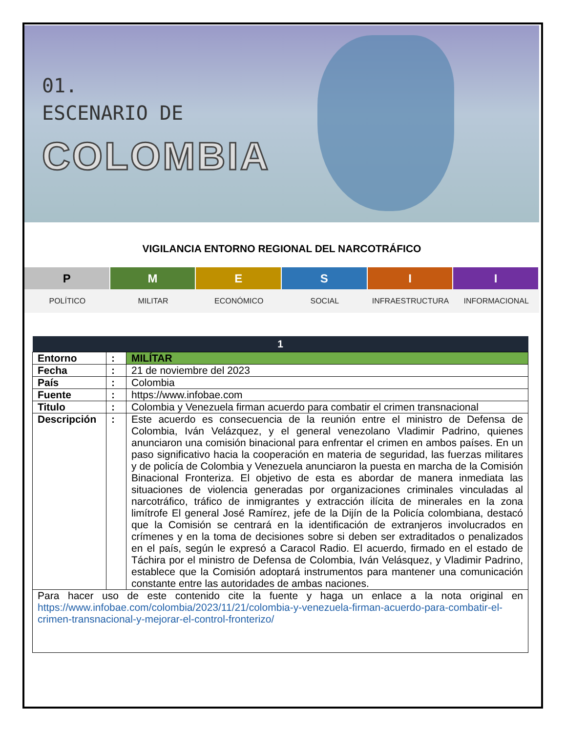01.
ESCENARIO DE
COLOMBIA
VIGILANCIA ENTORNO REGIONAL DEL NARCOTRÁFICO
P M E S I I
POLÍTICO MILITAR ECONÓMICO SOCIAL INFRAESTRUCTURA INFORMACIONAL
| 1 | | |
| --- | --- | --- |
| Entorno | : | MILÍTAR |
| Fecha | : | 21 de noviembre del 2023 |
| País | : | Colombia |
| Fuente | : | https://www.infobae.com |
| Titulo | : | Colombia y Venezuela firman acuerdo para combatir el crimen transnacional |
| Descripción | : | Este acuerdo es consecuencia de la reunión entre el ministro de Defensa de Colombia, Iván Velázquez, y el general venezolano Vladimir Padrino, quienes anunciaron una comisión binacional para enfrentar el crimen en ambos países. En un paso significativo hacia la cooperación en materia de seguridad, las fuerzas militares y de policía de Colombia y Venezuela anunciaron la puesta en marcha de la Comisión Binacional Fronteriza. El objetivo de esta es abordar de manera inmediata las situaciones de violencia generadas por organizaciones criminales vinculadas al narcotráfico, tráfico de inmigrantes y extracción ilícita de minerales en la zona limítrofe El general José Ramírez, jefe de la Dijín de la Policía colombiana, destacó que la Comisión se centrará en la identificación de extranjeros involucrados en crímenes y en la toma de decisiones sobre si deben ser extraditados o penalizados en el país, según le expresó a Caracol Radio. El acuerdo, firmado en el estado de Táchira por el ministro de Defensa de Colombia, Iván Velásquez, y Vladimir Padrino, establece que la Comisión adoptará instrumentos para mantener una comunicación constante entre las autoridades de ambas naciones. |
| Para hacer uso de este contenido cite la fuente y haga un enlace a la nota original en https://www.infobae.com/colombia/2023/11/21/colombia-y-venezuela-firman-acuerdo-para-combatir-el-crimen-transnacional-y-mejorar-el-control-fronterizo/ | | |